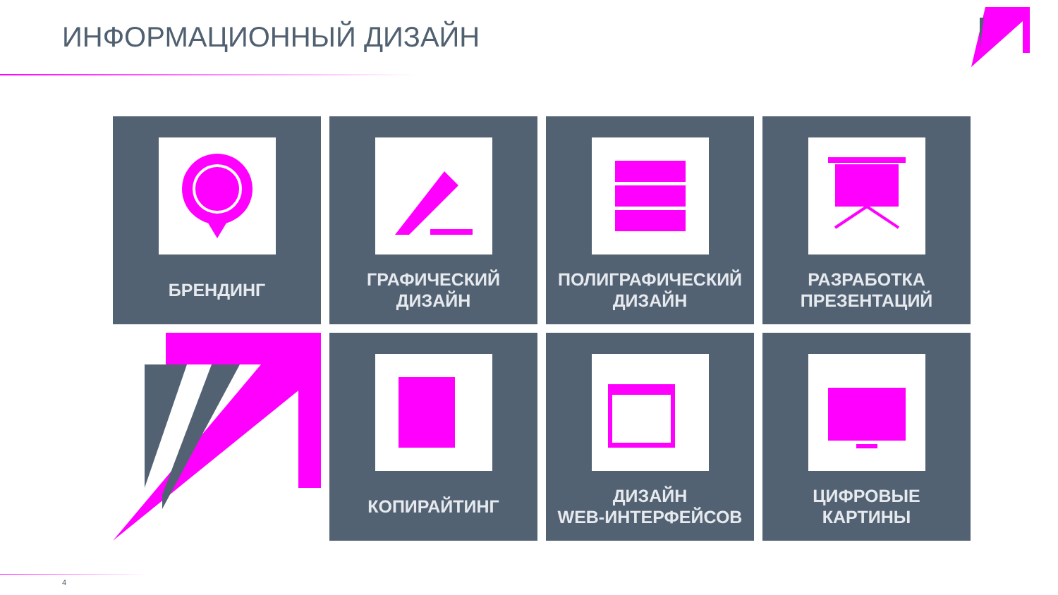ИНФОРМАЦИОННЫЙ ДИЗАЙН
БРЕНДИНГ
ГРАФИЧЕСКИЙ
ДИЗАЙН
ПОЛИГРАФИЧЕСКИЙ
ДИЗАЙН
РАЗРАБОТКА
ПРЕЗЕНТАЦИЙ
КОПИРАЙТИНГ
ДИЗАЙН
WEB-ИНТЕРФЕЙСОВ
ЦИФРОВЫЕ
КАРТИНЫ
4